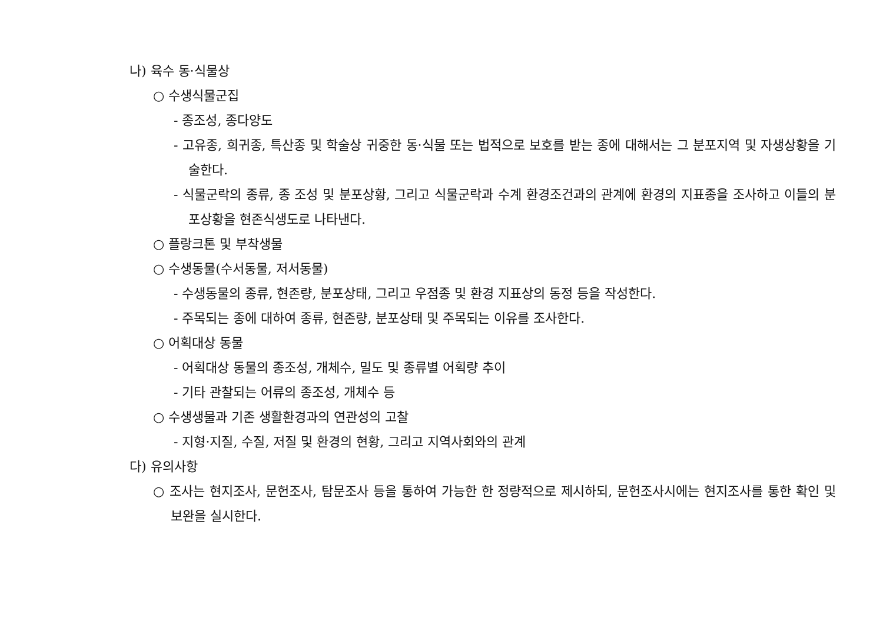나) 육수 동·식물상
○ 수생식물군집
- 종조성, 종다양도
- 고유종, 희귀종, 특산종 및 학술상 귀중한 동·식물 또는 법적으로 보호를 받는 종에 대해서는 그 분포지역 및 자생상황을 기술한다.
- 식물군락의 종류, 종 조성 및 분포상황, 그리고 식물군락과 수계 환경조건과의 관계에 환경의 지표종을 조사하고 이들의 분포상황을 현존식생도로 나타낸다.
○ 플랑크톤 및 부착생물
○ 수생동물(수서동물, 저서동물)
- 수생동물의 종류, 현존량, 분포상태, 그리고 우점종 및 환경 지표상의 동정 등을 작성한다.
- 주목되는 종에 대하여 종류, 현존량, 분포상태 및 주목되는 이유를 조사한다.
○ 어획대상 동물
- 어획대상 동물의 종조성, 개체수, 밀도 및 종류별 어획량 추이
- 기타 관찰되는 어류의 종조성, 개체수 등
○ 수생생물과 기존 생활환경과의 연관성의 고찰
- 지형·지질, 수질, 저질 및 환경의 현황, 그리고 지역사회와의 관계
다) 유의사항
○ 조사는 현지조사, 문헌조사, 탐문조사 등을 통하여 가능한 한 정량적으로 제시하되, 문헌조사시에는 현지조사를 통한 확인 및 보완을 실시한다.